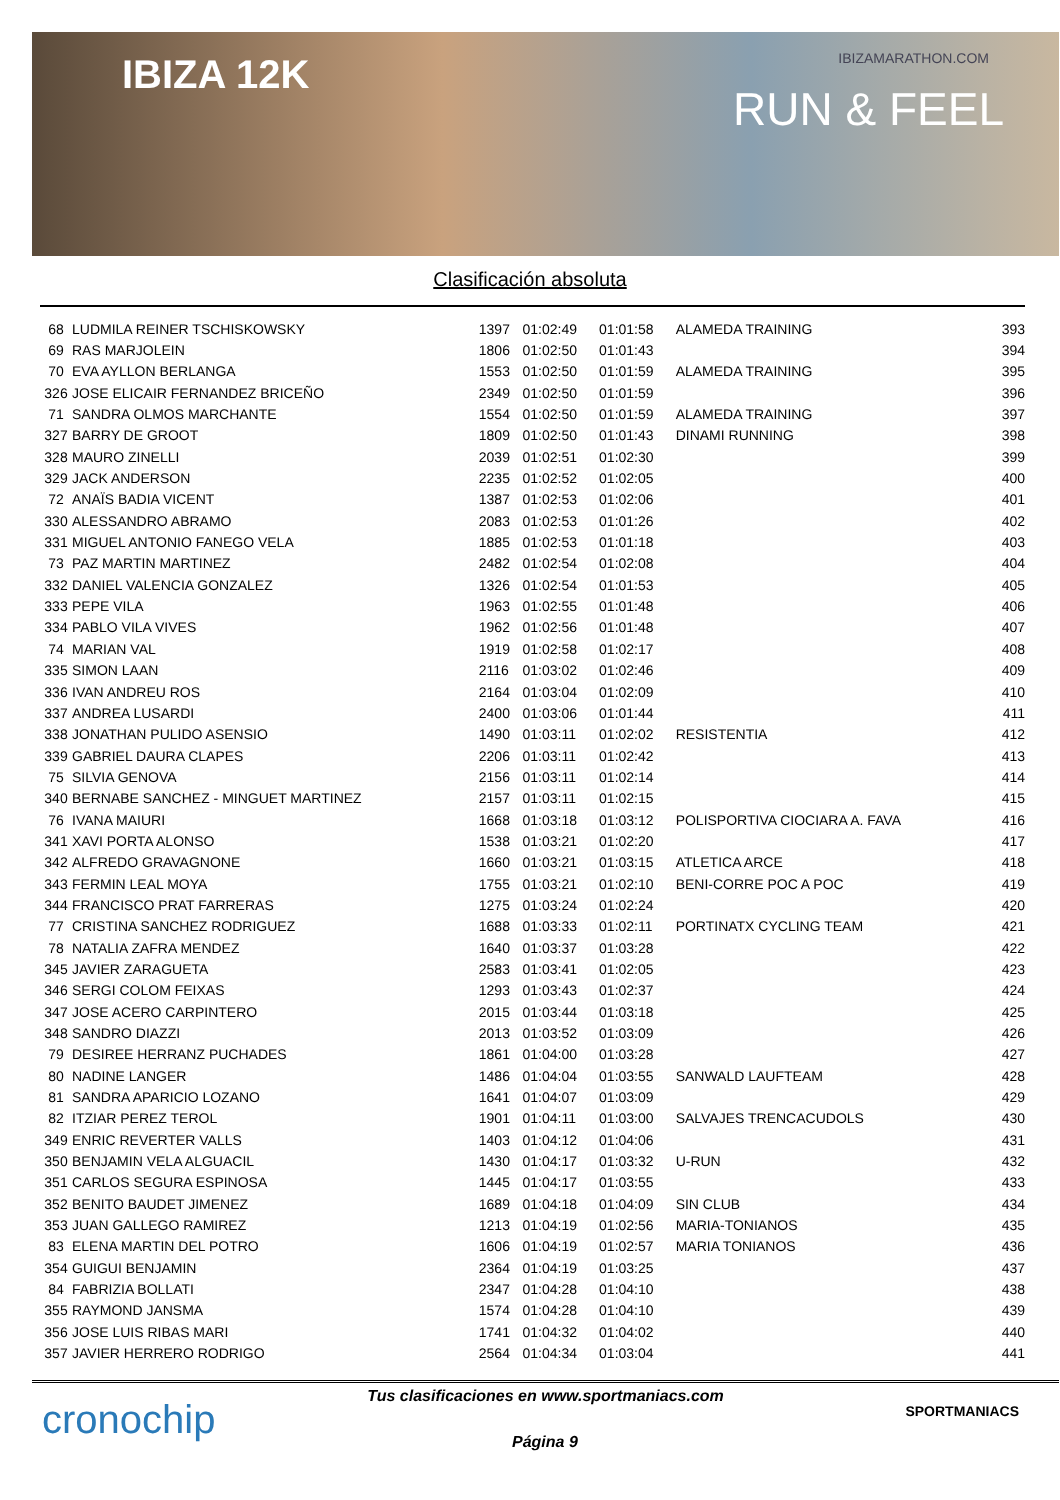IBIZA 12K IBIZAMARATHON.COM
RUN & FEEL
Clasificación absoluta
| 68 | LUDMILA REINER TSCHISKOWSKY | 1397 | 01:02:49 | 01:01:58 | ALAMEDA TRAINING | 393 |
| 69 | RAS MARJOLEIN | 1806 | 01:02:50 | 01:01:43 | | 394 |
| 70 | EVA AYLLON BERLANGA | 1553 | 01:02:50 | 01:01:59 | ALAMEDA TRAINING | 395 |
| 326 | JOSE ELICAIR FERNANDEZ BRICEÑO | 2349 | 01:02:50 | 01:01:59 | | 396 |
| 71 | SANDRA OLMOS MARCHANTE | 1554 | 01:02:50 | 01:01:59 | ALAMEDA TRAINING | 397 |
| 327 | BARRY DE GROOT | 1809 | 01:02:50 | 01:01:43 | DINAMI RUNNING | 398 |
| 328 | MAURO ZINELLI | 2039 | 01:02:51 | 01:02:30 | | 399 |
| 329 | JACK ANDERSON | 2235 | 01:02:52 | 01:02:05 | | 400 |
| 72 | ANAÏS BADIA VICENT | 1387 | 01:02:53 | 01:02:06 | | 401 |
| 330 | ALESSANDRO ABRAMO | 2083 | 01:02:53 | 01:01:26 | | 402 |
| 331 | MIGUEL ANTONIO FANEGO VELA | 1885 | 01:02:53 | 01:01:18 | | 403 |
| 73 | PAZ MARTIN MARTINEZ | 2482 | 01:02:54 | 01:02:08 | | 404 |
| 332 | DANIEL VALENCIA GONZALEZ | 1326 | 01:02:54 | 01:01:53 | | 405 |
| 333 | PEPE VILA | 1963 | 01:02:55 | 01:01:48 | | 406 |
| 334 | PABLO VILA VIVES | 1962 | 01:02:56 | 01:01:48 | | 407 |
| 74 | MARIAN VAL | 1919 | 01:02:58 | 01:02:17 | | 408 |
| 335 | SIMON LAAN | 2116 | 01:03:02 | 01:02:46 | | 409 |
| 336 | IVAN ANDREU ROS | 2164 | 01:03:04 | 01:02:09 | | 410 |
| 337 | ANDREA LUSARDI | 2400 | 01:03:06 | 01:01:44 | | 411 |
| 338 | JONATHAN PULIDO ASENSIO | 1490 | 01:03:11 | 01:02:02 | RESISTENTIA | 412 |
| 339 | GABRIEL DAURA CLAPES | 2206 | 01:03:11 | 01:02:42 | | 413 |
| 75 | SILVIA GENOVA | 2156 | 01:03:11 | 01:02:14 | | 414 |
| 340 | BERNABE SANCHEZ - MINGUET MARTINEZ | 2157 | 01:03:11 | 01:02:15 | | 415 |
| 76 | IVANA MAIURI | 1668 | 01:03:18 | 01:03:12 | POLISPORTIVA CIOCIARA A. FAVA | 416 |
| 341 | XAVI PORTA ALONSO | 1538 | 01:03:21 | 01:02:20 | | 417 |
| 342 | ALFREDO GRAVAGNONE | 1660 | 01:03:21 | 01:03:15 | ATLETICA ARCE | 418 |
| 343 | FERMIN LEAL MOYA | 1755 | 01:03:21 | 01:02:10 | BENI-CORRE POC A POC | 419 |
| 344 | FRANCISCO PRAT FARRERAS | 1275 | 01:03:24 | 01:02:24 | | 420 |
| 77 | CRISTINA SANCHEZ RODRIGUEZ | 1688 | 01:03:33 | 01:02:11 | PORTINATX CYCLING TEAM | 421 |
| 78 | NATALIA ZAFRA MENDEZ | 1640 | 01:03:37 | 01:03:28 | | 422 |
| 345 | JAVIER ZARAGUETA | 2583 | 01:03:41 | 01:02:05 | | 423 |
| 346 | SERGI COLOM FEIXAS | 1293 | 01:03:43 | 01:02:37 | | 424 |
| 347 | JOSE ACERO CARPINTERO | 2015 | 01:03:44 | 01:03:18 | | 425 |
| 348 | SANDRO DIAZZI | 2013 | 01:03:52 | 01:03:09 | | 426 |
| 79 | DESIREE HERRANZ PUCHADES | 1861 | 01:04:00 | 01:03:28 | | 427 |
| 80 | NADINE LANGER | 1486 | 01:04:04 | 01:03:55 | SANWALD LAUFTEAM | 428 |
| 81 | SANDRA APARICIO LOZANO | 1641 | 01:04:07 | 01:03:09 | | 429 |
| 82 | ITZIAR PEREZ TEROL | 1901 | 01:04:11 | 01:03:00 | SALVAJES TRENCACUDOLS | 430 |
| 349 | ENRIC REVERTER VALLS | 1403 | 01:04:12 | 01:04:06 | | 431 |
| 350 | BENJAMIN VELA ALGUACIL | 1430 | 01:04:17 | 01:03:32 | U-RUN | 432 |
| 351 | CARLOS SEGURA ESPINOSA | 1445 | 01:04:17 | 01:03:55 | | 433 |
| 352 | BENITO BAUDET JIMENEZ | 1689 | 01:04:18 | 01:04:09 | SIN CLUB | 434 |
| 353 | JUAN GALLEGO RAMIREZ | 1213 | 01:04:19 | 01:02:56 | MARIA-TONIANOS | 435 |
| 83 | ELENA MARTIN DEL POTRO | 1606 | 01:04:19 | 01:02:57 | MARIA TONIANOS | 436 |
| 354 | GUIGUI BENJAMIN | 2364 | 01:04:19 | 01:03:25 | | 437 |
| 84 | FABRIZIA BOLLATI | 2347 | 01:04:28 | 01:04:10 | | 438 |
| 355 | RAYMOND JANSMA | 1574 | 01:04:28 | 01:04:10 | | 439 |
| 356 | JOSE LUIS RIBAS MARI | 1741 | 01:04:32 | 01:04:02 | | 440 |
| 357 | JAVIER HERRERO RODRIGO | 2564 | 01:04:34 | 01:03:04 | | 441 |
cronochip
Tus clasificaciones en www.sportmaniacs.com
Página 9
SPORTMANIACS